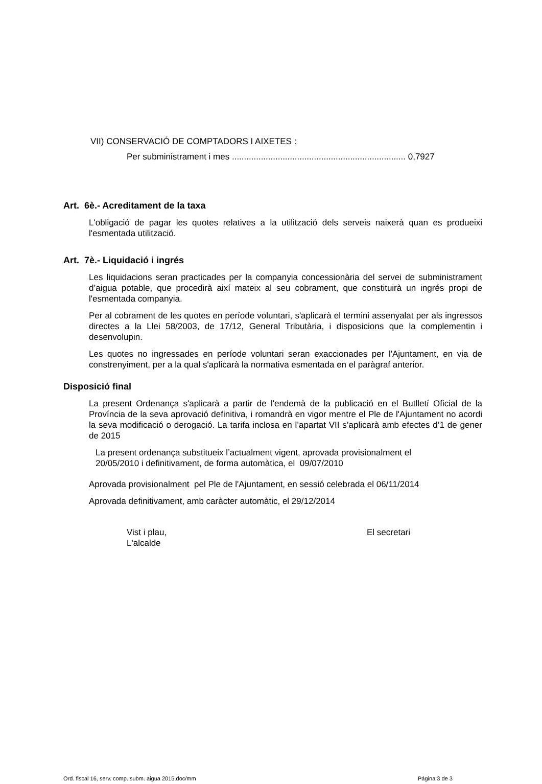VII) CONSERVACIÓ DE COMPTADORS I AIXETES :
Per subministrament i mes ........................................................................ 0,7927
Art. 6è.- Acreditament de la taxa
L'obligació de pagar les quotes relatives a la utilització dels serveis naixerà quan es produeixi l'esmentada utilització.
Art. 7è.- Liquidació i ingrés
Les liquidacions seran practicades per la companyia concessionària del servei de subministrament d’aigua potable, que procedirà així mateix al seu cobrament, que constituirà un ingrés propi de l'esmentada companyia.
Per al cobrament de les quotes en període voluntari, s'aplicarà el termini assenyalat per als ingressos directes a la Llei 58/2003, de 17/12, General Tributària, i disposicions que la complementin i desenvolupin.
Les quotes no ingressades en període voluntari seran exaccionades per l'Ajuntament, en via de constrenyiment, per a la qual s'aplicarà la normativa esmentada en el paràgraf anterior.
Disposició final
La present Ordenança s'aplicarà a partir de l'endemà de la publicació en el Butlletí Oficial de la Província de la seva aprovació definitiva, i romandrà en vigor mentre el Ple de l'Ajuntament no acordi la seva modificació o derogació. La tarifa inclosa en l’apartat VII s’aplicarà amb efectes d’1 de gener de 2015
La present ordenança substitueix l’actualment vigent, aprovada provisionalment el
20/05/2010 i definitivament, de forma automàtica, el 09/07/2010
Aprovada provisionalment pel Ple de l'Ajuntament, en sessió celebrada el 06/11/2014
Aprovada definitivament, amb caràcter automàtic, el 29/12/2014
Vist i plau,
L'alcalde
El secretari
Ord. fiscal 16, serv. comp. subm. aigua 2015.doc/mm Página 3 de 3